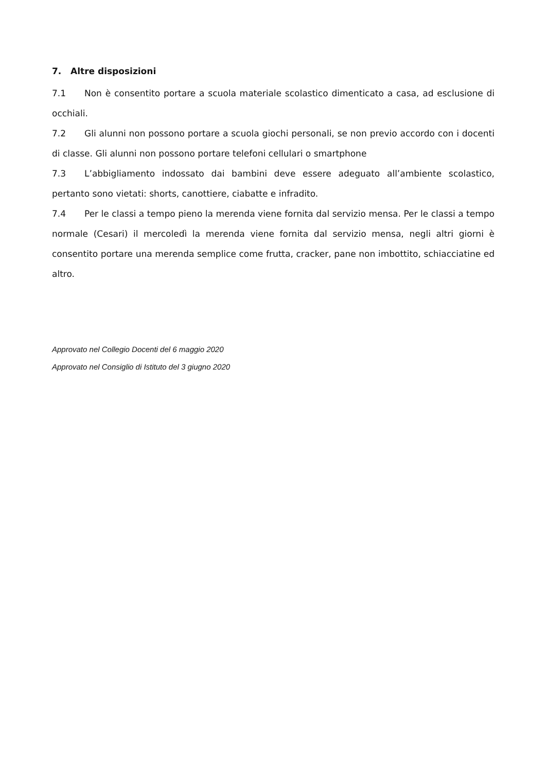7. Altre disposizioni
7.1 Non è consentito portare a scuola materiale scolastico dimenticato a casa, ad esclusione di occhiali.
7.2 Gli alunni non possono portare a scuola giochi personali, se non previo accordo con i docenti di classe. Gli alunni non possono portare telefoni cellulari o smartphone
7.3 L’abbigliamento indossato dai bambini deve essere adeguato all’ambiente scolastico, pertanto sono vietati: shorts, canottiere, ciabatte e infradito.
7.4 Per le classi a tempo pieno la merenda viene fornita dal servizio mensa. Per le classi a tempo normale (Cesari) il mercoledì la merenda viene fornita dal servizio mensa, negli altri giorni è consentito portare una merenda semplice come frutta, cracker, pane non imbottito, schiacciatine ed altro.
Approvato nel Collegio Docenti del 6 maggio 2020
Approvato nel Consiglio di Istituto del 3 giugno 2020